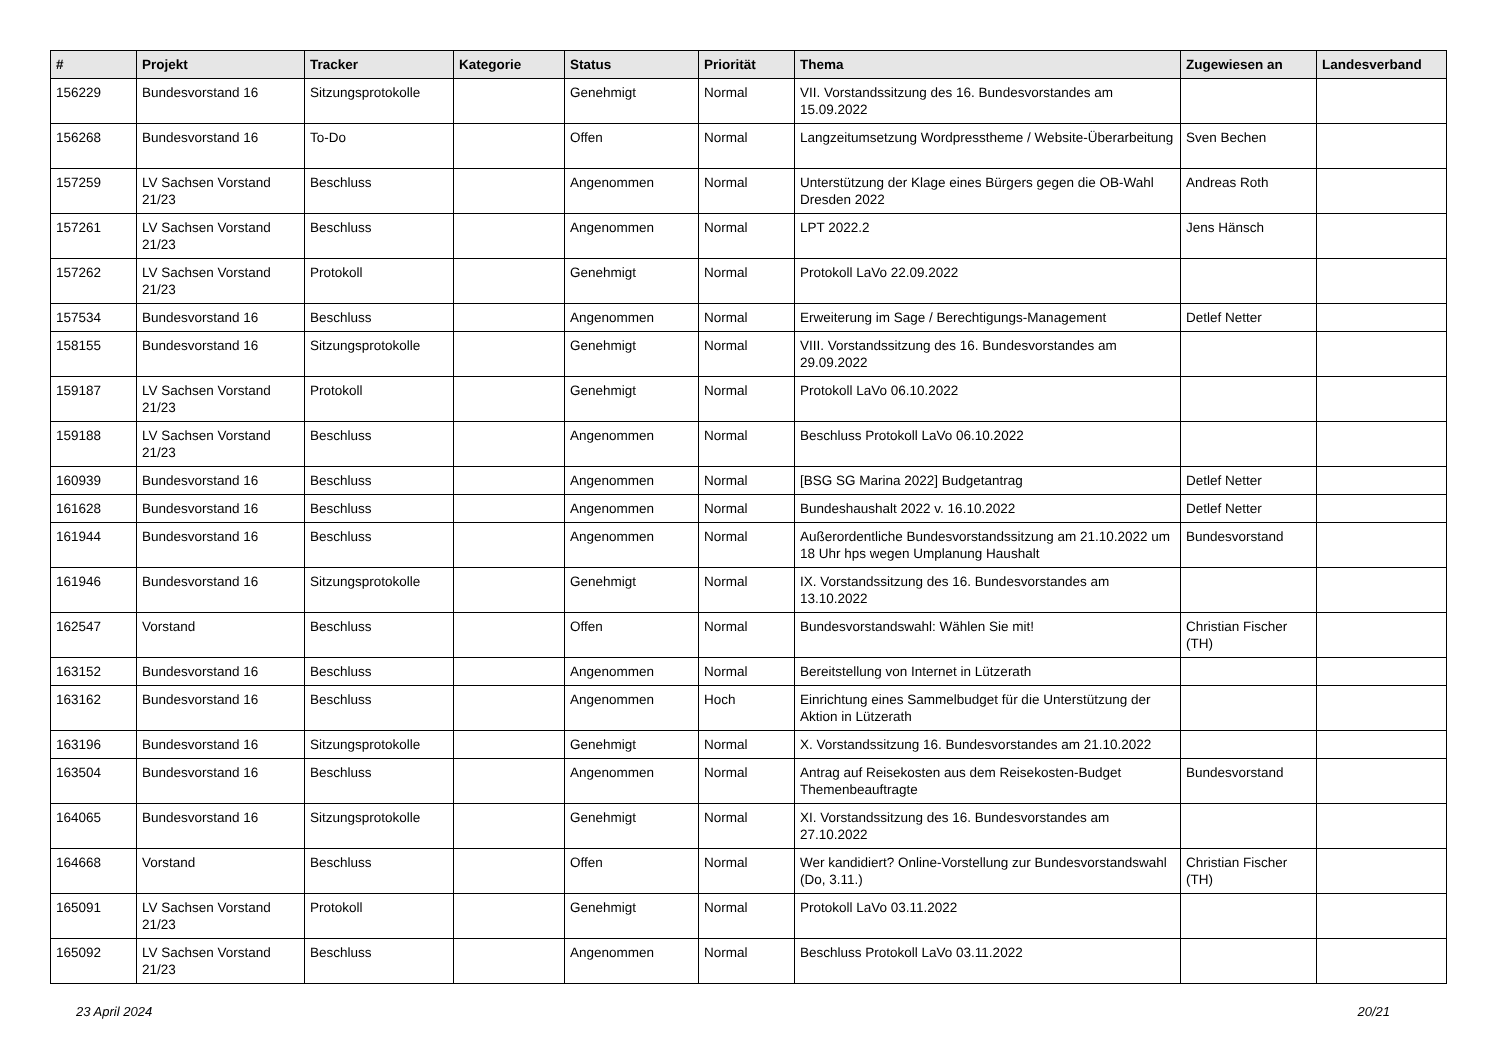| # | Projekt | Tracker | Kategorie | Status | Priorität | Thema | Zugewiesen an | Landesverband |
| --- | --- | --- | --- | --- | --- | --- | --- | --- |
| 156229 | Bundesvorstand 16 | Sitzungsprotokolle | | Genehmigt | Normal | VII. Vorstandssitzung des 16. Bundesvorstandes am 15.09.2022 | | |
| 156268 | Bundesvorstand 16 | To-Do | | Offen | Normal | Langzeitumsetzung Wordpresstheme / Website-Überarbeitung | Sven Bechen | |
| 157259 | LV Sachsen Vorstand 21/23 | Beschluss | | Angenommen | Normal | Unterstützung der Klage eines Bürgers gegen die OB-Wahl Dresden 2022 | Andreas Roth | |
| 157261 | LV Sachsen Vorstand 21/23 | Beschluss | | Angenommen | Normal | LPT 2022.2 | Jens Hänsch | |
| 157262 | LV Sachsen Vorstand 21/23 | Protokoll | | Genehmigt | Normal | Protokoll LaVo 22.09.2022 | | |
| 157534 | Bundesvorstand 16 | Beschluss | | Angenommen | Normal | Erweiterung im Sage / Berechtigungs-Management | Detlef Netter | |
| 158155 | Bundesvorstand 16 | Sitzungsprotokolle | | Genehmigt | Normal | VIII. Vorstandssitzung des 16. Bundesvorstandes am 29.09.2022 | | |
| 159187 | LV Sachsen Vorstand 21/23 | Protokoll | | Genehmigt | Normal | Protokoll LaVo 06.10.2022 | | |
| 159188 | LV Sachsen Vorstand 21/23 | Beschluss | | Angenommen | Normal | Beschluss Protokoll LaVo 06.10.2022 | | |
| 160939 | Bundesvorstand 16 | Beschluss | | Angenommen | Normal | [BSG SG Marina 2022] Budgetantrag | Detlef Netter | |
| 161628 | Bundesvorstand 16 | Beschluss | | Angenommen | Normal | Bundeshaushalt 2022 v. 16.10.2022 | Detlef Netter | |
| 161944 | Bundesvorstand 16 | Beschluss | | Angenommen | Normal | Außerordentliche Bundesvorstandssitzung am 21.10.2022 um 18 Uhr hps wegen Umplanung Haushalt | Bundesvorstand | |
| 161946 | Bundesvorstand 16 | Sitzungsprotokolle | | Genehmigt | Normal | IX. Vorstandssitzung des 16. Bundesvorstandes am 13.10.2022 | | |
| 162547 | Vorstand | Beschluss | | Offen | Normal | Bundesvorstandswahl: Wählen Sie mit! | Christian Fischer (TH) | |
| 163152 | Bundesvorstand 16 | Beschluss | | Angenommen | Normal | Bereitstellung von Internet in Lützerath | | |
| 163162 | Bundesvorstand 16 | Beschluss | | Angenommen | Hoch | Einrichtung eines Sammelbudget für die Unterstützung der Aktion in Lützerath | | |
| 163196 | Bundesvorstand 16 | Sitzungsprotokolle | | Genehmigt | Normal | X. Vorstandssitzung 16. Bundesvorstandes am 21.10.2022 | | |
| 163504 | Bundesvorstand 16 | Beschluss | | Angenommen | Normal | Antrag auf Reisekosten aus dem Reisekosten-Budget Themenbeauftragte | Bundesvorstand | |
| 164065 | Bundesvorstand 16 | Sitzungsprotokolle | | Genehmigt | Normal | XI. Vorstandssitzung des 16. Bundesvorstandes am 27.10.2022 | | |
| 164668 | Vorstand | Beschluss | | Offen | Normal | Wer kandidiert? Online-Vorstellung zur Bundesvorstandswahl (Do, 3.11.) | Christian Fischer (TH) | |
| 165091 | LV Sachsen Vorstand 21/23 | Protokoll | | Genehmigt | Normal | Protokoll LaVo 03.11.2022 | | |
| 165092 | LV Sachsen Vorstand 21/23 | Beschluss | | Angenommen | Normal | Beschluss Protokoll LaVo 03.11.2022 | | |
23 April 2024 20/21